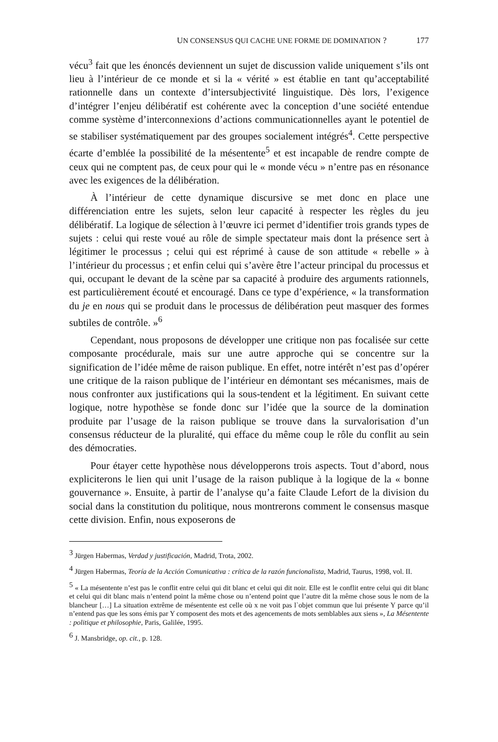UN CONSENSUS QUI CACHE UNE FORME DE DOMINATION ? 177
vécu<sup>3</sup> fait que les énoncés deviennent un sujet de discussion valide uniquement s’ils ont lieu à l’intérieur de ce monde et si la « vérité » est établie en tant qu’acceptabilité rationnelle dans un contexte d’intersubjectivité linguistique. Dès lors, l’exigence d’intégrer l’enjeu délibératif est cohérente avec la conception d’une société entendue comme système d’interconnexions d’actions communicationnelles ayant le potentiel de se stabiliser systématiquement par des groupes socialement intégrés<sup>4</sup>. Cette perspective écarte d’emblée la possibilité de la mésentente<sup>5</sup> et est incapable de rendre compte de ceux qui ne comptent pas, de ceux pour qui le « monde vécu » n’entre pas en résonance avec les exigences de la délibération.
À l’intérieur de cette dynamique discursive se met donc en place une différenciation entre les sujets, selon leur capacité à respecter les règles du jeu délibératif. La logique de sélection à l’œuvre ici permet d’identifier trois grands types de sujets : celui qui reste voué au rôle de simple spectateur mais dont la présence sert à légitimer le processus ; celui qui est réprimé à cause de son attitude « rebelle » à l’intérieur du processus ; et enfin celui qui s’avère être l’acteur principal du processus et qui, occupant le devant de la scène par sa capacité à produire des arguments rationnels, est particulièrement écouté et encouragé. Dans ce type d’expérience, « la transformation du je en nous qui se produit dans le processus de délibération peut masquer des formes subtiles de contrôle. »<sup>6</sup>
Cependant, nous proposons de développer une critique non pas focalisée sur cette composante procédurale, mais sur une autre approche qui se concentre sur la signification de l’idée même de raison publique. En effet, notre intérêt n’est pas d’opérer une critique de la raison publique de l’intérieur en démontant ses mécanismes, mais de nous confronter aux justifications qui la sous-tendent et la légitiment. En suivant cette logique, notre hypothèse se fonde donc sur l’idée que la source de la domination produite par l’usage de la raison publique se trouve dans la survalorisation d’un consensus réducteur de la pluralité, qui efface du même coup le rôle du conflit au sein des démocraties.
Pour étayer cette hypothèse nous développerons trois aspects. Tout d’abord, nous expliciterons le lien qui unit l’usage de la raison publique à la logique de la « bonne gouvernance ». Ensuite, à partir de l’analyse qu’a faite Claude Lefort de la division du social dans la constitution du politique, nous montrerons comment le consensus masque cette division. Enfin, nous exposerons de
<sup>3</sup> Jürgen Habermas, Verdad y justificación, Madrid, Trota, 2002.
<sup>4</sup> Jürgen Habermas, Teoría de la Acción Comunicativa : crítica de la razón funcionalista, Madrid, Taurus, 1998, vol. II.
<sup>5</sup> « La mésentente n’est pas le conflit entre celui qui dit blanc et celui qui dit noir. Elle est le conflit entre celui qui dit blanc et celui qui dit blanc mais n’entend point la même chose ou n’entend point que l’autre dit la même chose sous le nom de la blancheur […] La situation extrême de mésentente est celle où x ne voit pas l`objet commun que lui présente Y parce qu’il n’entend pas que les sons émis par Y composent des mots et des agencements de mots semblables aux siens », La Mésentente : politique et philosophie, Paris, Galilée, 1995.
<sup>6</sup> J. Mansbridge, op. cit., p. 128.